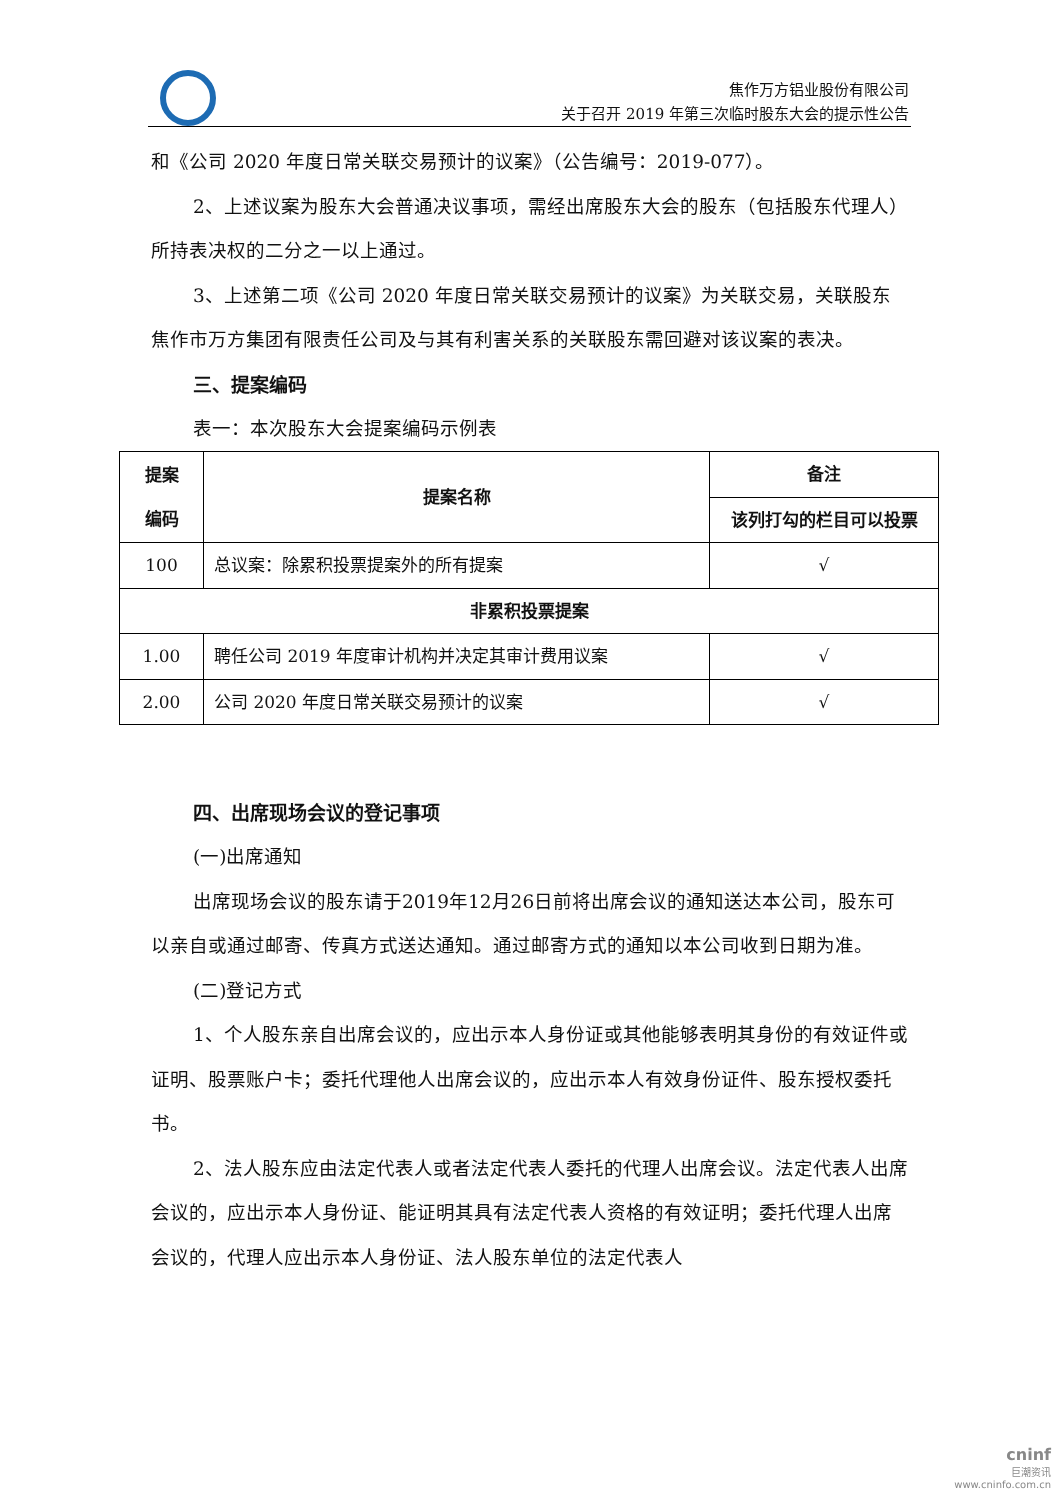焦作万方铝业股份有限公司
关于召开 2019 年第三次临时股东大会的提示性公告
和《公司 2020 年度日常关联交易预计的议案》（公告编号：2019-077）。
2、上述议案为股东大会普通决议事项，需经出席股东大会的股东（包括股东代理人）所持表决权的二分之一以上通过。
3、上述第二项《公司 2020 年度日常关联交易预计的议案》为关联交易，关联股东焦作市万方集团有限责任公司及与其有利害关系的关联股东需回避对该议案的表决。
三、提案编码
表一：本次股东大会提案编码示例表
| 提案 编码 | 提案名称 | 备注 |
| --- | --- | --- |
| | | 该列打勾的栏目可以投票 |
| 100 | 总议案：除累积投票提案外的所有提案 | √ |
| 非累积投票提案 | | |
| 1.00 | 聘任公司 2019 年度审计机构并决定其审计费用议案 | √ |
| 2.00 | 公司 2020 年度日常关联交易预计的议案 | √ |
四、出席现场会议的登记事项
(一)出席通知
出席现场会议的股东请于2019年12月26日前将出席会议的通知送达本公司，股东可以亲自或通过邮寄、传真方式送达通知。通过邮寄方式的通知以本公司收到日期为准。
(二)登记方式
1、个人股东亲自出席会议的，应出示本人身份证或其他能够表明其身份的有效证件或证明、股票账户卡；委托代理他人出席会议的，应出示本人有效身份证件、股东授权委托书。
2、法人股东应由法定代表人或者法定代表人委托的代理人出席会议。法定代表人出席会议的，应出示本人身份证、能证明其具有法定代表人资格的有效证明；委托代理人出席会议的，代理人应出示本人身份证、法人股东单位的法定代表人
cninf
巨潮资讯
www.cninfo.com.cn